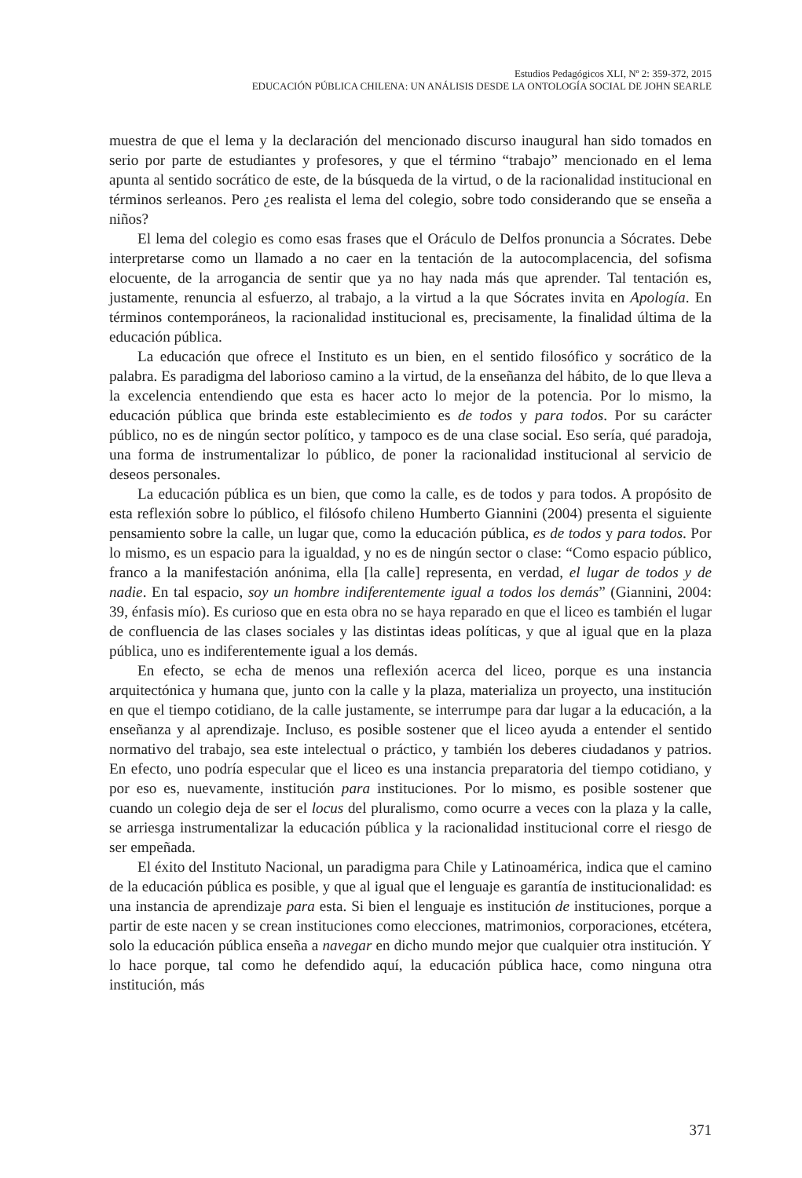Estudios Pedagógicos XLI, Nº 2: 359-372, 2015
EDUCACIÓN PÚBLICA CHILENA: UN ANÁLISIS DESDE LA ONTOLOGÍA SOCIAL DE JOHN SEARLE
muestra de que el lema y la declaración del mencionado discurso inaugural han sido tomados en serio por parte de estudiantes y profesores, y que el término “trabajo” mencionado en el lema apunta al sentido socrático de este, de la búsqueda de la virtud, o de la racionalidad institucional en términos serleanos. Pero ¿es realista el lema del colegio, sobre todo considerando que se enseña a niños?
El lema del colegio es como esas frases que el Oráculo de Delfos pronuncia a Sócrates. Debe interpretarse como un llamado a no caer en la tentación de la autocomplacencia, del sofisma elocuente, de la arrogancia de sentir que ya no hay nada más que aprender. Tal tentación es, justamente, renuncia al esfuerzo, al trabajo, a la virtud a la que Sócrates invita en Apología. En términos contemporáneos, la racionalidad institucional es, precisamente, la finalidad última de la educación pública.
La educación que ofrece el Instituto es un bien, en el sentido filosófico y socrático de la palabra. Es paradigma del laborioso camino a la virtud, de la enseñanza del hábito, de lo que lleva a la excelencia entendiendo que esta es hacer acto lo mejor de la potencia. Por lo mismo, la educación pública que brinda este establecimiento es de todos y para todos. Por su carácter público, no es de ningún sector político, y tampoco es de una clase social. Eso sería, qué paradoja, una forma de instrumentalizar lo público, de poner la racionalidad institucional al servicio de deseos personales.
La educación pública es un bien, que como la calle, es de todos y para todos. A propósito de esta reflexión sobre lo público, el filósofo chileno Humberto Giannini (2004) presenta el siguiente pensamiento sobre la calle, un lugar que, como la educación pública, es de todos y para todos. Por lo mismo, es un espacio para la igualdad, y no es de ningún sector o clase: “Como espacio público, franco a la manifestación anónima, ella [la calle] representa, en verdad, el lugar de todos y de nadie. En tal espacio, soy un hombre indiferentemente igual a todos los demás” (Giannini, 2004: 39, énfasis mío). Es curioso que en esta obra no se haya reparado en que el liceo es también el lugar de confluencia de las clases sociales y las distintas ideas políticas, y que al igual que en la plaza pública, uno es indiferentemente igual a los demás.
En efecto, se echa de menos una reflexión acerca del liceo, porque es una instancia arquitectónica y humana que, junto con la calle y la plaza, materializa un proyecto, una institución en que el tiempo cotidiano, de la calle justamente, se interrumpe para dar lugar a la educación, a la enseñanza y al aprendizaje. Incluso, es posible sostener que el liceo ayuda a entender el sentido normativo del trabajo, sea este intelectual o práctico, y también los deberes ciudadanos y patrios. En efecto, uno podría especular que el liceo es una instancia preparatoria del tiempo cotidiano, y por eso es, nuevamente, institución para instituciones. Por lo mismo, es posible sostener que cuando un colegio deja de ser el locus del pluralismo, como ocurre a veces con la plaza y la calle, se arriesga instrumentalizar la educación pública y la racionalidad institucional corre el riesgo de ser empeñada.
El éxito del Instituto Nacional, un paradigma para Chile y Latinoamérica, indica que el camino de la educación pública es posible, y que al igual que el lenguaje es garantía de institucionalidad: es una instancia de aprendizaje para esta. Si bien el lenguaje es institución de instituciones, porque a partir de este nacen y se crean instituciones como elecciones, matrimonios, corporaciones, etcétera, solo la educación pública enseña a navegar en dicho mundo mejor que cualquier otra institución. Y lo hace porque, tal como he defendido aquí, la educación pública hace, como ninguna otra institución, más
371